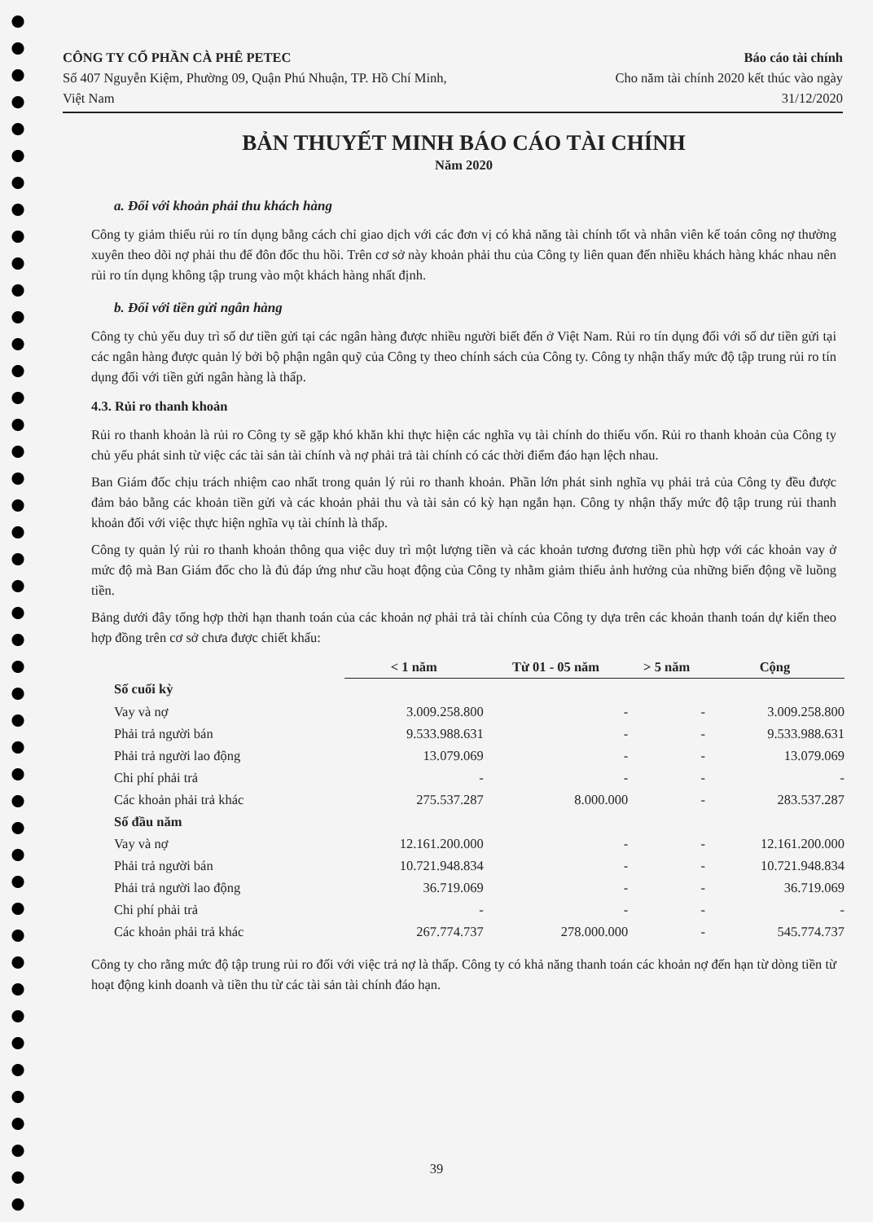CÔNG TY CỔ PHẦN CÀ PHÊ PETEC
Số 407 Nguyễn Kiệm, Phường 09, Quận Phú Nhuận, TP. Hồ Chí Minh,
Việt Nam
Báo cáo tài chính
Cho năm tài chính 2020 kết thúc vào ngày
31/12/2020
BẢN THUYẾT MINH BÁO CÁO TÀI CHÍNH
Năm 2020
a. Đối với khoản phải thu khách hàng
Công ty giảm thiểu rủi ro tín dụng bằng cách chỉ giao dịch với các đơn vị có khả năng tài chính tốt và nhân viên kế toán công nợ thường xuyên theo dõi nợ phải thu để đôn đốc thu hồi. Trên cơ sở này khoản phải thu của Công ty liên quan đến nhiều khách hàng khác nhau nên rủi ro tín dụng không tập trung vào một khách hàng nhất định.
b. Đối với tiền gửi ngân hàng
Công ty chủ yếu duy trì số dư tiền gửi tại các ngân hàng được nhiều người biết đến ở Việt Nam. Rủi ro tín dụng đối với số dư tiền gửi tại các ngân hàng được quản lý bởi bộ phận ngân quỹ của Công ty theo chính sách của Công ty. Công ty nhận thấy mức độ tập trung rủi ro tín dụng đối với tiền gửi ngân hàng là thấp.
4.3. Rủi ro thanh khoản
Rủi ro thanh khoản là rủi ro Công ty sẽ gặp khó khăn khi thực hiện các nghĩa vụ tài chính do thiếu vốn. Rủi ro thanh khoản của Công ty chủ yếu phát sinh từ việc các tài sản tài chính và nợ phải trả tài chính có các thời điểm đáo hạn lệch nhau.
Ban Giám đốc chịu trách nhiệm cao nhất trong quản lý rủi ro thanh khoản. Phần lớn phát sinh nghĩa vụ phải trả của Công ty đều được đảm bảo bằng các khoản tiền gửi và các khoản phải thu và tài sản có kỳ hạn ngắn hạn. Công ty nhận thấy mức độ tập trung rủi thanh khoản đối với việc thực hiện nghĩa vụ tài chính là thấp.
Công ty quản lý rủi ro thanh khoản thông qua việc duy trì một lượng tiền và các khoản tương đương tiền phù hợp với các khoản vay ở mức độ mà Ban Giám đốc cho là đủ đáp ứng như cầu hoạt động của Công ty nhằm giảm thiểu ảnh hưởng của những biến động về luồng tiền.
Bảng dưới đây tổng hợp thời hạn thanh toán của các khoản nợ phải trả tài chính của Công ty dựa trên các khoản thanh toán dự kiến theo hợp đồng trên cơ sở chưa được chiết khấu:
| | < 1 năm | Từ 01 - 05 năm | > 5 năm | Cộng |
| Số cuối kỳ | | | | |
| Vay và nợ | 3.009.258.800 | - | - | 3.009.258.800 |
| Phải trả người bán | 9.533.988.631 | - | - | 9.533.988.631 |
| Phải trả người lao động | 13.079.069 | - | - | 13.079.069 |
| Chi phí phải trả | - | - | - | - |
| Các khoản phải trả khác | 275.537.287 | 8.000.000 | - | 283.537.287 |
| Số đầu năm | | | | |
| Vay và nợ | 12.161.200.000 | - | - | 12.161.200.000 |
| Phải trả người bán | 10.721.948.834 | - | - | 10.721.948.834 |
| Phải trả người lao động | 36.719.069 | - | - | 36.719.069 |
| Chi phí phải trả | - | - | - | - |
| Các khoản phải trả khác | 267.774.737 | 278.000.000 | - | 545.774.737 |
Công ty cho rằng mức độ tập trung rủi ro đối với việc trả nợ là thấp. Công ty có khả năng thanh toán các khoản nợ đến hạn từ dòng tiền từ hoạt động kinh doanh và tiền thu từ các tài sản tài chính đáo hạn.
39